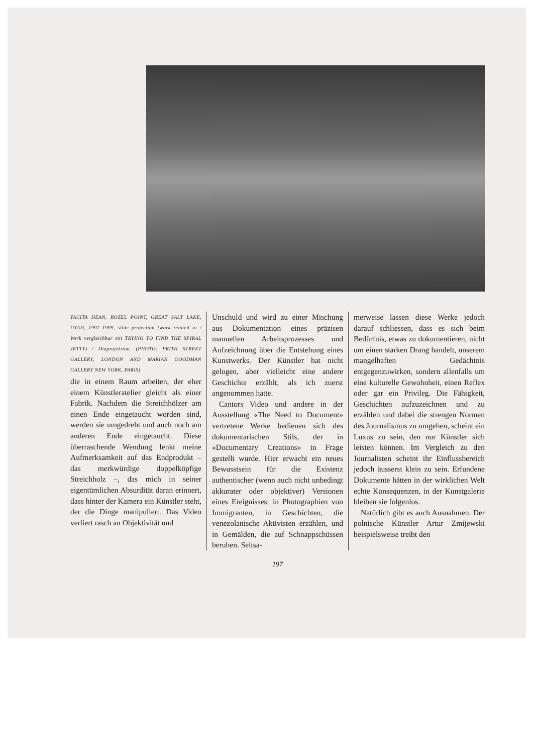TACITA DEAN, ROZEL POINT, GREAT SALT LAKE, UTAH, 1997–1999, slide projection (work related to / Werk vergleichbar mit TRYING TO FIND THE SPIRAL JETTY) / Diaprojektion. (PHOTO: FRITH STREET GALLERY, LONDON AND MARIAN GOODMAN GALLERY NEW YORK, PARIS)
die in einem Raum arbeiten, der eher einem Künstleratelier gleicht als einer Fabrik. Nachdem die Streichhölzer am einen Ende eingetaucht worden sind, werden sie umgedreht und auch noch am anderen Ende eingetaucht. Diese überraschende Wendung lenkt meine Aufmerksamkeit auf das Endprodukt – das merkwürdige doppelköpfige Streichholz –, das mich in seiner eigentümlichen Absurdität daran erinnert, dass hinter der Kamera ein Künstler steht, der die Dinge manipuliert. Das Video verliert rasch an Objektivität und
Unschuld und wird zu einer Mischung aus Dokumentation eines präzisen manuellen Arbeitsprozesses und Aufzeichnung über die Entstehung eines Kunstwerks. Der Künstler hat nicht gelogen, aber vielleicht eine andere Geschichte erzählt, als ich zuerst angenommen hatte.
Cantors Video und andere in der Ausstellung «The Need to Document» vertretene Werke bedienen sich des dokumentarischen Stils, der in «Documentary Creations» in Frage gestellt wurde. Hier erwacht ein neues Bewusstsein für die Existenz authentischer (wenn auch nicht unbedingt akkurater oder objektiver) Versionen eines Ereignisses: in Photographien von Immigranten, in Geschichten, die venezolanische Aktivisten erzählen, und in Gemälden, die auf Schnappschüssen beruhen. Seltsa-
merweise lassen diese Werke jedoch darauf schliessen, dass es sich beim Bedürfnis, etwas zu dokumentieren, nicht um einen starken Drang handelt, unserem mangelhaften Gedächtnis entgegenzuwirken, sondern allenfalls um eine kulturelle Gewohnheit, einen Reflex oder gar ein Privileg. Die Fähigkeit, Geschichten aufzuzeichnen und zu erzählen und dabei die strengen Normen des Journalismus zu umgehen, scheint ein Luxus zu sein, den nur Künstler sich leisten können. Im Vergleich zu den Journalisten scheint ihr Einflussbereich jedoch äusserst klein zu sein. Erfundene Dokumente hätten in der wirklichen Welt echte Konsequenzen, in der Kunstgalerie bleiben sie folgenlos.
Natürlich gibt es auch Ausnahmen. Der polnische Künstler Artur Zmijewski beispielsweise treibt den
197